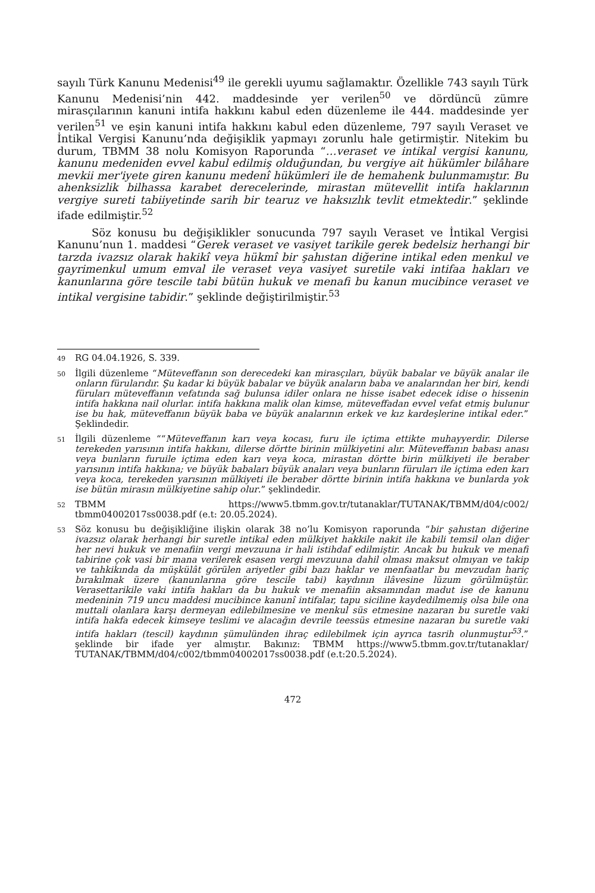sayılı Türk Kanunu Medenisi<sup>49</sup> ile gerekli uyumu sağlamaktır. Özellikle 743 sayılı Türk Kanunu Medenisi’nin 442. maddesinde yer verilen<sup>50</sup> ve dördüncü zümre mirasçılarının kanuni intifa hakkını kabul eden düzenleme ile 444. maddesinde yer verilen<sup>51</sup> ve eşin kanuni intifa hakkını kabul eden düzenleme, 797 sayılı Veraset ve İntikal Vergisi Kanunu’nda değişiklik yapmayı zorunlu hale getirmiştir. Nitekim bu durum, TBMM 38 nolu Komisyon Raporunda “…veraset ve intikal vergisi kanunu, kanunu medeniden evvel kabul edilmiş olduğundan, bu vergiye ait hükümler bilâhare mevkii mer'iyete giren kanunu medenî hükümleri ile de hemahenk bulunmamıştır. Bu ahenksizlik bilhassa karabet derecelerinde, mirastan mütevellit intifa haklarının vergiye sureti tabiiyetinde sarih bir tearuz ve haksızlık tevlit etmektedir.” şeklinde ifade edilmiştir.<sup>52</sup>
Söz konusu bu değişiklikler sonucunda 797 sayılı Veraset ve İntikal Vergisi Kanunu’nun 1. maddesi “Gerek veraset ve vasiyet tarikile gerek bedelsiz herhangi bir tarzda ivazsız olarak hakikî veya hükmî bir şahıstan diğerine intikal eden menkul ve gayrimenkul umum emval ile veraset veya vasiyet suretile vaki intifaa hakları ve kanunlarına göre tescile tabi bütün hukuk ve menafi bu kanun mucibince veraset ve intikal vergisine tabidir.” şeklinde değiştirilmiştir.<sup>53</sup>
49 RG 04.04.1926, S. 339.
50 İlgili düzenleme “Müteveffanın son derecedeki kan mirasçıları, büyük babalar ve büyük analar ile onların fürularıdır. Şu kadar ki büyük babalar ve büyük anaların baba ve analarından her biri, kendi füruları müteveffanın vefatında sağ bulunsa idiler onlara ne hisse isabet edecek idise o hissenin intifa hakkına nail olurlar. intifa hakkına malik olan kimse, müteveffadan evvel vefat etmiş bulunur ise bu hak, müteveffanın büyük baba ve büyük analarının erkek ve kız kardeşlerine intikal eder.” Şeklindedir.
51 İlgili düzenleme ““Müteveffanın karı veya kocası, furu ile içtima ettikte muhayyerdir. Dilerse terekeden yarısının intifa hakkını, dilerse dörtte birinin mülkiyetini alır. Müteveffanın babası anası veya bunların furuile içtima eden karı veya koca, mirastan dörtte birin mülkiyeti ile beraber yarısının intifa hakkına; ve büyük babaları büyük anaları veya bunların füruları ile içtima eden karı veya koca, terekeden yarısının mülkiyeti ile beraber dörtte birinin intifa hakkına ve bunlarda yok ise bütün mirasın mülkiyetine sahip olur.” şeklindedir.
52 TBMM https://www5.tbmm.gov.tr/tutanaklar/TUTANAK/TBMM/d04/c002/ tbmm04002017ss0038.pdf (e.t: 20.05.2024).
53 Söz konusu bu değişikliğine ilişkin olarak 38 no’lu Komisyon raporunda “bir şahıstan diğerine ivazsız olarak herhangi bir suretle intikal eden mülkiyet hakkile nakit ile kabili temsil olan diğer her nevi hukuk ve menafiin vergi mevzuuna ir hali istihdaf edilmiştir. Ancak bu hukuk ve menafi tabirine çok vasi bir mana verilerek esasen vergi mevzuuna dahil olması maksut olmıyan ve takip ve tahkikında da müşkülât görülen ariyetler gibi bazı haklar ve menfaatlar bu mevzudan hariç bırakılmak üzere (kanunlarına göre tescile tabi) kaydının ilâvesine lüzum görülmüştür. Verasettarikile vaki intifa hakları da bu hukuk ve menafiin aksamından madut ise de kanunu medeninin 719 uncu maddesi mucibince kanunî intifalar, tapu siciline kaydedilmemiş olsa bile ona muttali olanlara karşı dermeyan edilebilmesine ve menkul süs etmesine nazaran bu suretle vaki intifa hakfa edecek kimseye teslimi ve alacağın devrile teessüs etmesine nazaran bu suretle vaki intifa hakları (tescil) kaydının şümulünden ihraç edilebilmek için ayrıca tasrih olunmuştur<sup>53</sup>.” şeklinde bir ifade yer almıştır. Bakınız: TBMM https://www5.tbmm.gov.tr/tutanaklar/ TUTANAK/TBMM/d04/c002/tbmm04002017ss0038.pdf (e.t:20.5.2024).
472